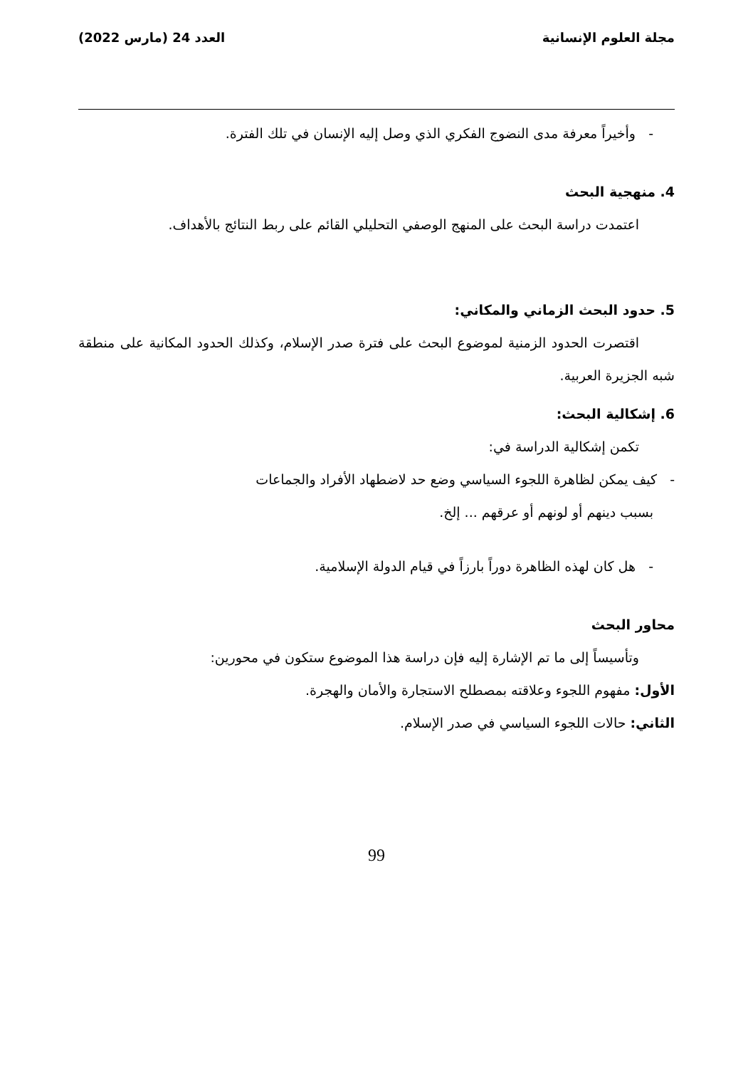مجلة العلوم الإنسانية العدد 24 (مارس 2022)
- وأخيراً معرفة مدى النضوج الفكري الذي وصل إليه الإنسان في تلك الفترة.
4. منهجية البحث
اعتمدت دراسة البحث على المنهج الوصفي التحليلي القائم على ربط النتائج بالأهداف.
5. حدود البحث الزماني والمكاني:
اقتصرت الحدود الزمنية لموضوع البحث على فترة صدر الإسلام، وكذلك الحدود المكانية على منطقة شبه الجزيرة العربية.
6. إشكالية البحث:
تكمن إشكالية الدراسة في:
- كيف يمكن لظاهرة اللجوء السياسي وضع حد لاضطهاد الأفراد والجماعات
بسبب دينهم أو لونهم أو عرقهم ... إلخ.
- هل كان لهذه الظاهرة دوراً بارزاً في قيام الدولة الإسلامية.
محاور البحث
وتأسيساً إلى ما تم الإشارة إليه فإن دراسة هذا الموضوع ستكون في محورين:
الأول: مفهوم اللجوء وعلاقته بمصطلح الاستجارة والأمان والهجرة.
الثاني: حالات اللجوء السياسي في صدر الإسلام.
99